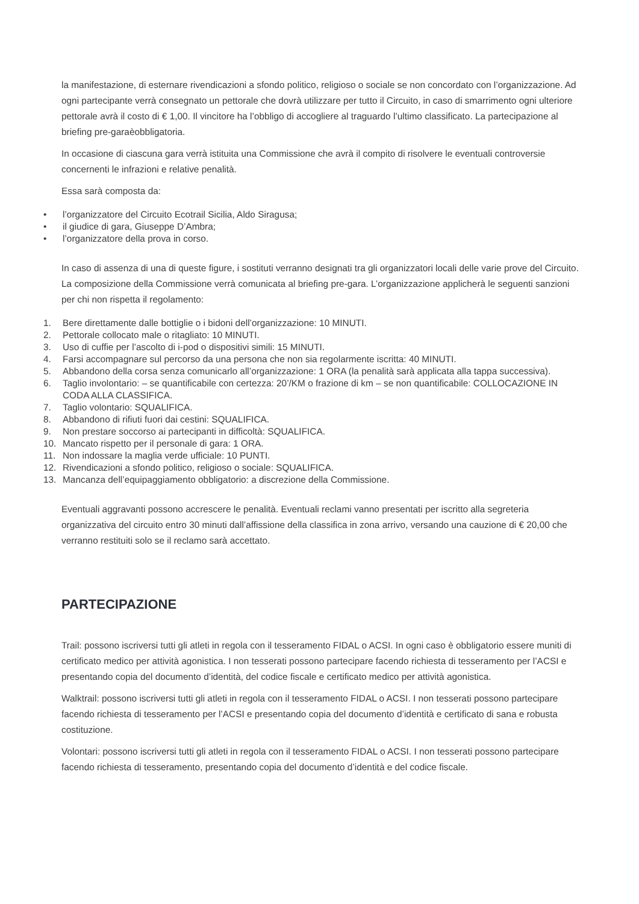la manifestazione, di esternare rivendicazioni a sfondo politico, religioso o sociale se non concordato con l’organizzazione. Ad ogni partecipante verrà consegnato un pettorale che dovrà utilizzare per tutto il Circuito, in caso di smarrimento ogni ulteriore pettorale avrà il costo di € 1,00. Il vincitore ha l’obbligo di accogliere al traguardo l’ultimo classificato. La partecipazione al briefing pre-garaèobbligatoria.
In occasione di ciascuna gara verrà istituita una Commissione che avrà il compito di risolvere le eventuali controversie concernenti le infrazioni e relative penalità.
Essa sarà composta da:
• l’organizzatore del Circuito Ecotrail Sicilia, Aldo Siragusa;
• il giudice di gara, Giuseppe D’Ambra;
• l’organizzatore della prova in corso.
In caso di assenza di una di queste figure, i sostituti verranno designati tra gli organizzatori locali delle varie prove del Circuito. La composizione della Commissione verrà comunicata al briefing pre-gara. L’organizzazione applicherà le seguenti sanzioni per chi non rispetta il regolamento:
1. Bere direttamente dalle bottiglie o i bidoni dell’organizzazione: 10 MINUTI.
2. Pettorale collocato male o ritagliato: 10 MINUTI.
3. Uso di cuffie per l’ascolto di i-pod o dispositivi simili: 15 MINUTI.
4. Farsi accompagnare sul percorso da una persona che non sia regolarmente iscritta: 40 MINUTI.
5. Abbandono della corsa senza comunicarlo all’organizzazione: 1 ORA (la penalità sarà applicata alla tappa successiva).
6. Taglio involontario: – se quantificabile con certezza: 20’/KM o frazione di km – se non quantificabile: COLLOCAZIONE IN CODA ALLA CLASSIFICA.
7. Taglio volontario: SQUALIFICA.
8. Abbandono di rifiuti fuori dai cestini: SQUALIFICA.
9. Non prestare soccorso ai partecipanti in difficoltà: SQUALIFICA.
10. Mancato rispetto per il personale di gara: 1 ORA.
11. Non indossare la maglia verde ufficiale: 10 PUNTI.
12. Rivendicazioni a sfondo politico, religioso o sociale: SQUALIFICA.
13. Mancanza dell’equipaggiamento obbligatorio: a discrezione della Commissione.
Eventuali aggravanti possono accrescere le penalità. Eventuali reclami vanno presentati per iscritto alla segreteria organizzativa del circuito entro 30 minuti dall’affissione della classifica in zona arrivo, versando una cauzione di € 20,00 che verranno restituiti solo se il reclamo sarà accettato.
PARTECIPAZIONE
Trail: possono iscriversi tutti gli atleti in regola con il tesseramento FIDAL o ACSI. In ogni caso è obbligatorio essere muniti di certificato medico per attività agonistica. I non tesserati possono partecipare facendo richiesta di tesseramento per l’ACSI e presentando copia del documento d’identità, del codice fiscale e certificato medico per attività agonistica.
Walktrail: possono iscriversi tutti gli atleti in regola con il tesseramento FIDAL o ACSI. I non tesserati possono partecipare facendo richiesta di tesseramento per l’ACSI e presentando copia del documento d’identità e certificato di sana e robusta costituzione.
Volontari: possono iscriversi tutti gli atleti in regola con il tesseramento FIDAL o ACSI. I non tesserati possono partecipare facendo richiesta di tesseramento, presentando copia del documento d’identità e del codice fiscale.